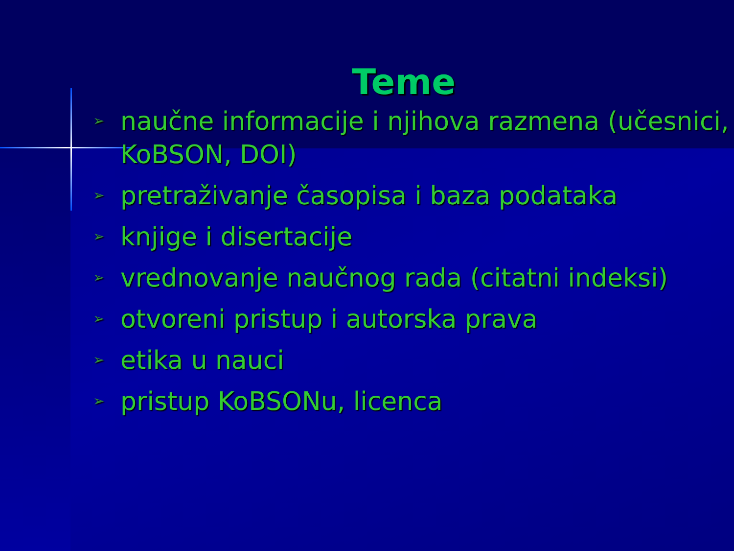Teme
➢ naučne informacije i njihova razmena (učesnici, KoBSON, DOI)
➢ pretraživanje časopisa i baza podataka
➢ knjige i disertacije
➢ vrednovanje naučnog rada (citatni indeksi)
➢ otvoreni pristup i autorska prava
➢ etika u nauci
➢ pristup KoBSONu, licenca